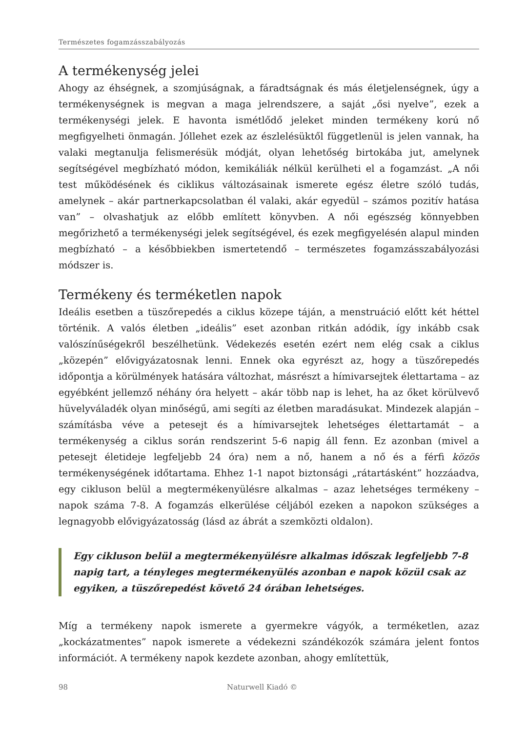Természetes fogamzásszabályozás
A termékenység jelei
Ahogy az éhségnek, a szomjúságnak, a fáradtságnak és más életjelenségnek, úgy a termékenységnek is megvan a maga jelrendszere, a saját „ősi nyelve”, ezek a termékenységi jelek. E havonta ismétlődő jeleket minden termékeny korú nő megfigyelheti önmagán. Jóllehet ezek az észlelésüktől függetlenül is jelen vannak, ha valaki megtanulja felismerésük módját, olyan lehetőség birtokába jut, amelynek segítségével megbízható módon, kemikáliák nélkül kerülheti el a fogamzást. „A női test működésének és ciklikus változásainak ismerete egész életre szóló tudás, amelynek – akár partnerkapcsolatban él valaki, akár egyedül – számos pozitív hatása van” – olvashatjuk az előbb említett könyvben. A női egészség könnyebben megőrizhető a termékenységi jelek segítségével, és ezek megfigyelésén alapul minden megbízható – a későbbiekben ismertetendő – természetes fogamzásszabályozási módszer is.
Termékeny és terméketlen napok
Ideális esetben a tüszőrepedés a ciklus közepe táján, a menstruáció előtt két héttel történik. A valós életben „ideális” eset azonban ritkán adódik, így inkább csak valószínűségekről beszélhetünk. Védekezés esetén ezért nem elég csak a ciklus „közepén” elővigyázatosnak lenni. Ennek oka egyrészt az, hogy a tüszőrepedés időpontja a körülmények hatására változhat, másrészt a hímivarsejtek élettartama – az egyébként jellemző néhány óra helyett – akár több nap is lehet, ha az őket körülvevő hüvelyváladék olyan minőségű, ami segíti az életben maradásukat. Mindezek alapján – számításba véve a petesejt és a hímivarsejtek lehetséges élettartamát – a termékenység a ciklus során rendszerint 5-6 napig áll fenn. Ez azonban (mivel a petesejt életideje legfeljebb 24 óra) nem a nő, hanem a nő és a férfi közös termékenységének időtartama. Ehhez 1-1 napot biztonsági „rátartásként” hozzáadva, egy cikluson belül a megtermékenyülésre alkalmas – azaz lehetséges termékeny – napok száma 7-8. A fogamzás elkerülése céljából ezeken a napokon szükséges a legnagyobb elővigyázatosság (lásd az ábrát a szemközti oldalon).
Egy cikluson belül a megtermékenyülésre alkalmas időszak legfeljebb 7-8 napig tart, a tényleges megtermékenyülés azonban e napok közül csak az egyiken, a tüszőrepedést követő 24 órában lehetséges.
Míg a termékeny napok ismerete a gyermekre vágyók, a terméketlen, azaz „kockázatmentes” napok ismerete a védekezni szándékozók számára jelent fontos információt. A termékeny napok kezdete azonban, ahogy említettük,
98 Naturwell Kiadó ©